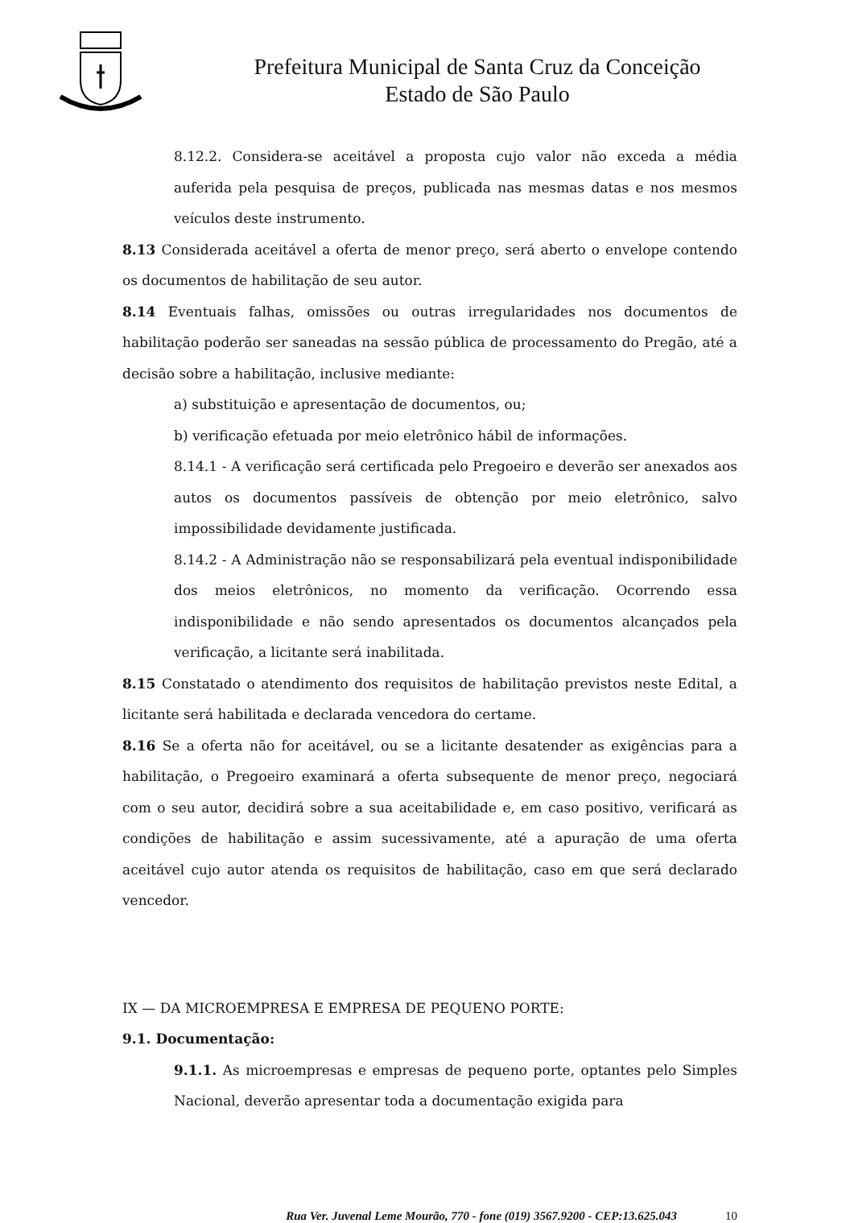Prefeitura Municipal de Santa Cruz da Conceição
Estado de São Paulo
8.12.2. Considera-se aceitável a proposta cujo valor não exceda a média auferida pela pesquisa de preços, publicada nas mesmas datas e nos mesmos veículos deste instrumento.
8.13 Considerada aceitável a oferta de menor preço, será aberto o envelope contendo os documentos de habilitação de seu autor.
8.14 Eventuais falhas, omissões ou outras irregularidades nos documentos de habilitação poderão ser saneadas na sessão pública de processamento do Pregão, até a decisão sobre a habilitação, inclusive mediante:
a) substituição e apresentação de documentos, ou;
b) verificação efetuada por meio eletrônico hábil de informações.
8.14.1 - A verificação será certificada pelo Pregoeiro e deverão ser anexados aos autos os documentos passíveis de obtenção por meio eletrônico, salvo impossibilidade devidamente justificada.
8.14.2 - A Administração não se responsabilizará pela eventual indisponibilidade dos meios eletrônicos, no momento da verificação. Ocorrendo essa indisponibilidade e não sendo apresentados os documentos alcançados pela verificação, a licitante será inabilitada.
8.15 Constatado o atendimento dos requisitos de habilitação previstos neste Edital, a licitante será habilitada e declarada vencedora do certame.
8.16 Se a oferta não for aceitável, ou se a licitante desatender as exigências para a habilitação, o Pregoeiro examinará a oferta subsequente de menor preço, negociará com o seu autor, decidirá sobre a sua aceitabilidade e, em caso positivo, verificará as condições de habilitação e assim sucessivamente, até a apuração de uma oferta aceitável cujo autor atenda os requisitos de habilitação, caso em que será declarado vencedor.
IX — DA MICROEMPRESA E EMPRESA DE PEQUENO PORTE:
9.1. Documentação:
9.1.1. As microempresas e empresas de pequeno porte, optantes pelo Simples Nacional, deverão apresentar toda a documentação exigida para
Rua Ver. Juvenal Leme Mourão, 770 - fone (019) 3567.9200 - CEP:13.625.043 10